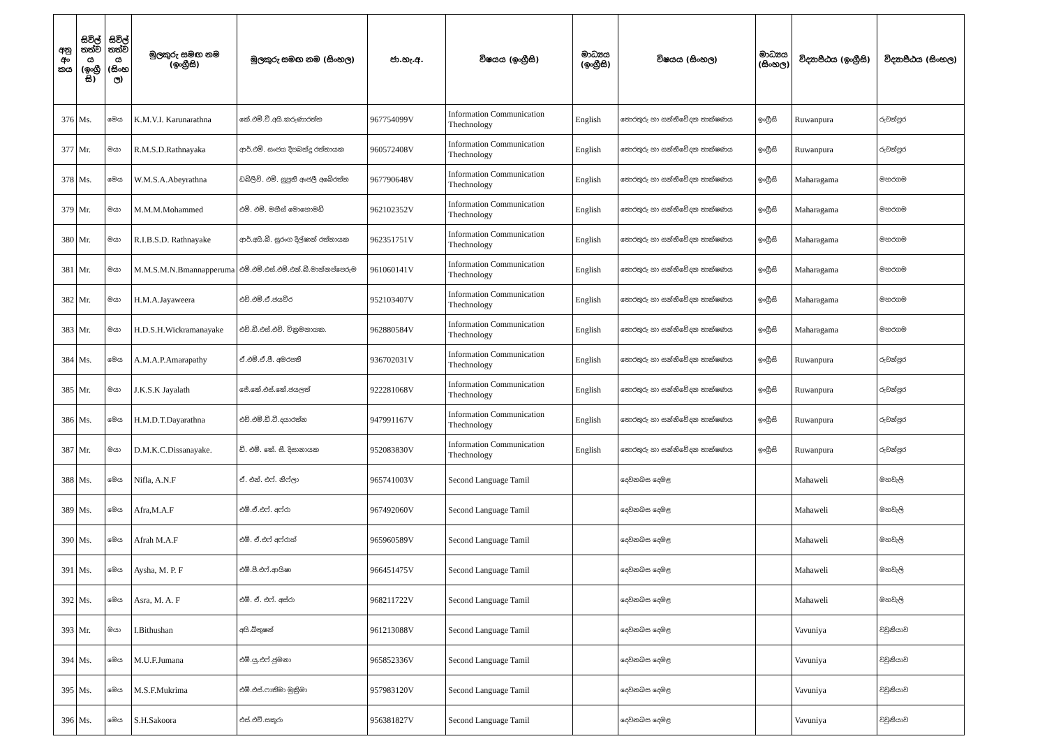| අනු අං කය | සිවිල් තත්ව ය (ඉංග්‍රී සි) | සිවිල් තත්ව ය (සිංහ ල) | මුලකුරු සමඟ නම (ඉංග්‍රීසි) | මුලකුරු සමඟ නම (සිංහල) | ජා.හැ.අ. | විෂයය (ඉංග්‍රීසි) | මාධ්‍යය (ඉංග්‍රීසි) | විෂයය (සිංහල) | මාධ්‍යය (සිංහල) | විද්‍යාපීඨය (ඉංග්‍රීසි) | විද්‍යාපීඨය (සිංහල) |
| --- | --- | --- | --- | --- | --- | --- | --- | --- | --- | --- | --- |
| 376 | Ms. | මෙය | K.M.V.I. Karunarathna | කේ.එම්.වී.අයි.කරුණාරත්න | 967754099V | Information Communication Thechnology | English | තොරතුරු හා සන්නිවේදන තාක්ෂණය | ඉංග්‍රීසි | Ruwanpura | රුවන්පුර |
| 377 | Mr. | මයා | R.M.S.D.Rathnayaka | ආර්.එම්. සංජය දිපබන්දු රත්නායක | 960572408V | Information Communication Thechnology | English | තොරතුරු හා සන්නිවේදන තාක්ෂණය | ඉංග්‍රීසි | Ruwanpura | රුවන්පුර |
| 378 | Ms. | මෙය | W.M.S.A.Abeyrathna | ඩබ්ලිව්. එම්. සුපුනි අංජලී අබේරත්න | 967790648V | Information Communication Thechnology | English | තොරතුරු හා සන්නිවේදන තාක්ෂණය | ඉංග්‍රීසි | Maharagama | මහරගම |
| 379 | Mr. | මයා | M.M.M.Mohammed | එම්. එම්. මහීස් මොහොමඩ් | 962102352V | Information Communication Thechnology | English | තොරතුරු හා සන්නිවේදන තාක්ෂණය | ඉංග්‍රීසි | Maharagama | මහරගම |
| 380 | Mr. | මයා | R.I.B.S.D. Rathnayake | ආර්.අයි.බී. සුරංග දිල්ෂාන් රත්නායක | 962351751V | Information Communication Thechnology | English | තොරතුරු හා සන්නිවේදන තාක්ෂණය | ඉංග්‍රීසි | Maharagama | මහරගම |
| 381 | Mr. | මයා | M.M.S.M.N.Bmannapperuma | එම්.එම්.එස්.එම්.එන්.බී.මාන්නප්පෙරුම | 961060141V | Information Communication Thechnology | English | තොරතුරු හා සන්නිවේදන තාක්ෂණය | ඉංග්‍රීසි | Maharagama | මහරගම |
| 382 | Mr. | මයා | H.M.A.Jayaweera | එච්.එම්.ඒ.ජයවීර | 952103407V | Information Communication Thechnology | English | තොරතුරු හා සන්නිවේදන තාක්ෂණය | ඉංග්‍රීසි | Maharagama | මහරගම |
| 383 | Mr. | මයා | H.D.S.H.Wickramanayake | එච්.ඩී.එස්.එච්. වික්‍රමනායක. | 962880584V | Information Communication Thechnology | English | තොරතුරු හා සන්නිවේදන තාක්ෂණය | ඉංග්‍රීසි | Maharagama | මහරගම |
| 384 | Ms. | මෙය | A.M.A.P.Amarapathy | ඒ.එම්.ඒ.පී. අමරපති | 936702031V | Information Communication Thechnology | English | තොරතුරු හා සන්නිවේදන තාක්ෂණය | ඉංග්‍රීසි | Ruwanpura | රුවන්පුර |
| 385 | Mr. | මයා | J.K.S.K Jayalath | ජේ.කේ.එස්.කේ.ජයලත් | 922281068V | Information Communication Thechnology | English | තොරතුරු හා සන්නිවේදන තාක්ෂණය | ඉංග්‍රීසි | Ruwanpura | රුවන්පුර |
| 386 | Ms. | මෙය | H.M.D.T.Dayarathna | එච්.එම්.ඩී.ටී.දයාරත්න | 947991167V | Information Communication Thechnology | English | තොරතුරු හා සන්නිවේදන තාක්ෂණය | ඉංග්‍රීසි | Ruwanpura | රුවන්පුර |
| 387 | Mr. | මයා | D.M.K.C.Dissanayake. | ඩී. එම්. කේ. සී. දිසානායක | 952083830V | Information Communication Thechnology | English | තොරතුරු හා සන්නිවේදන තාක්ෂණය | ඉංග්‍රීසි | Ruwanpura | රුවන්පුර |
| 388 | Ms. | මෙය | Nifla, A.N.F | ඒ. එන්. එෆ්. නිෆ්ලා | 965741003V | Second Language Tamil | | දෙවනබස දෙමළ | | Mahaweli | මහවැලි |
| 389 | Ms. | මෙය | Afra,M.A.F | එම්.ඒ.එෆ්. අෆ්රා | 967492060V | Second Language Tamil | | දෙවනබස දෙමළ | | Mahaweli | මහවැලි |
| 390 | Ms. | මෙය | Afrah M.A.F | එම්. ඒ.එෆ් අෆ්රාහ් | 965960589V | Second Language Tamil | | දෙවනබස දෙමළ | | Mahaweli | මහවැලි |
| 391 | Ms. | මෙය | Aysha, M. P. F | එම්.පී.එෆ්.ආයිෂා | 966451475V | Second Language Tamil | | දෙවනබස දෙමළ | | Mahaweli | මහවැලි |
| 392 | Ms. | මෙය | Asra, M. A. F | එම්. ඒ. එෆ්. අස්රා | 968211722V | Second Language Tamil | | දෙවනබස දෙමළ | | Mahaweli | මහවැලි |
| 393 | Mr. | මයා | I.Bithushan | අයි.බිතුෂන් | 961213088V | Second Language Tamil | | දෙවනබස දෙමළ | | Vavuniya | වවුනියාව |
| 394 | Ms. | මෙය | M.U.F.Jumana | එම්.යූ.එෆ්.ජුමනා | 965852336V | Second Language Tamil | | දෙවනබස දෙමළ | | Vavuniya | වවුනියාව |
| 395 | Ms. | මෙය | M.S.F.Mukrima | එම්.එස්.ෆාතිමා මුක්‍රිමා | 957983120V | Second Language Tamil | | දෙවනබස දෙමළ | | Vavuniya | වවුනියාව |
| 396 | Ms. | මෙය | S.H.Sakoora | එස්.එච්.සකූරා | 956381827V | Second Language Tamil | | දෙවනබස දෙමළ | | Vavuniya | වවුනියාව |